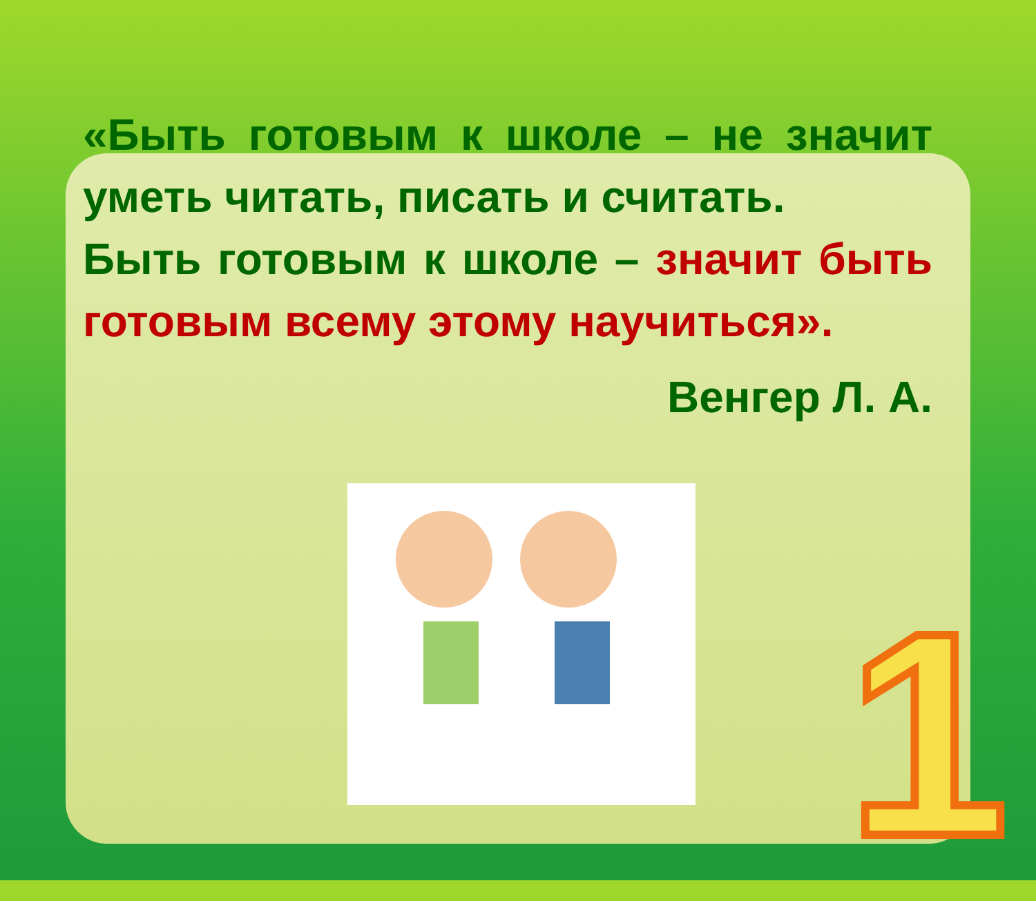1
«Быть готовым к школе – не значит уметь читать, писать и считать.
Быть готовым к школе – значит быть готовым всему этому научиться».
Венгер Л. А.